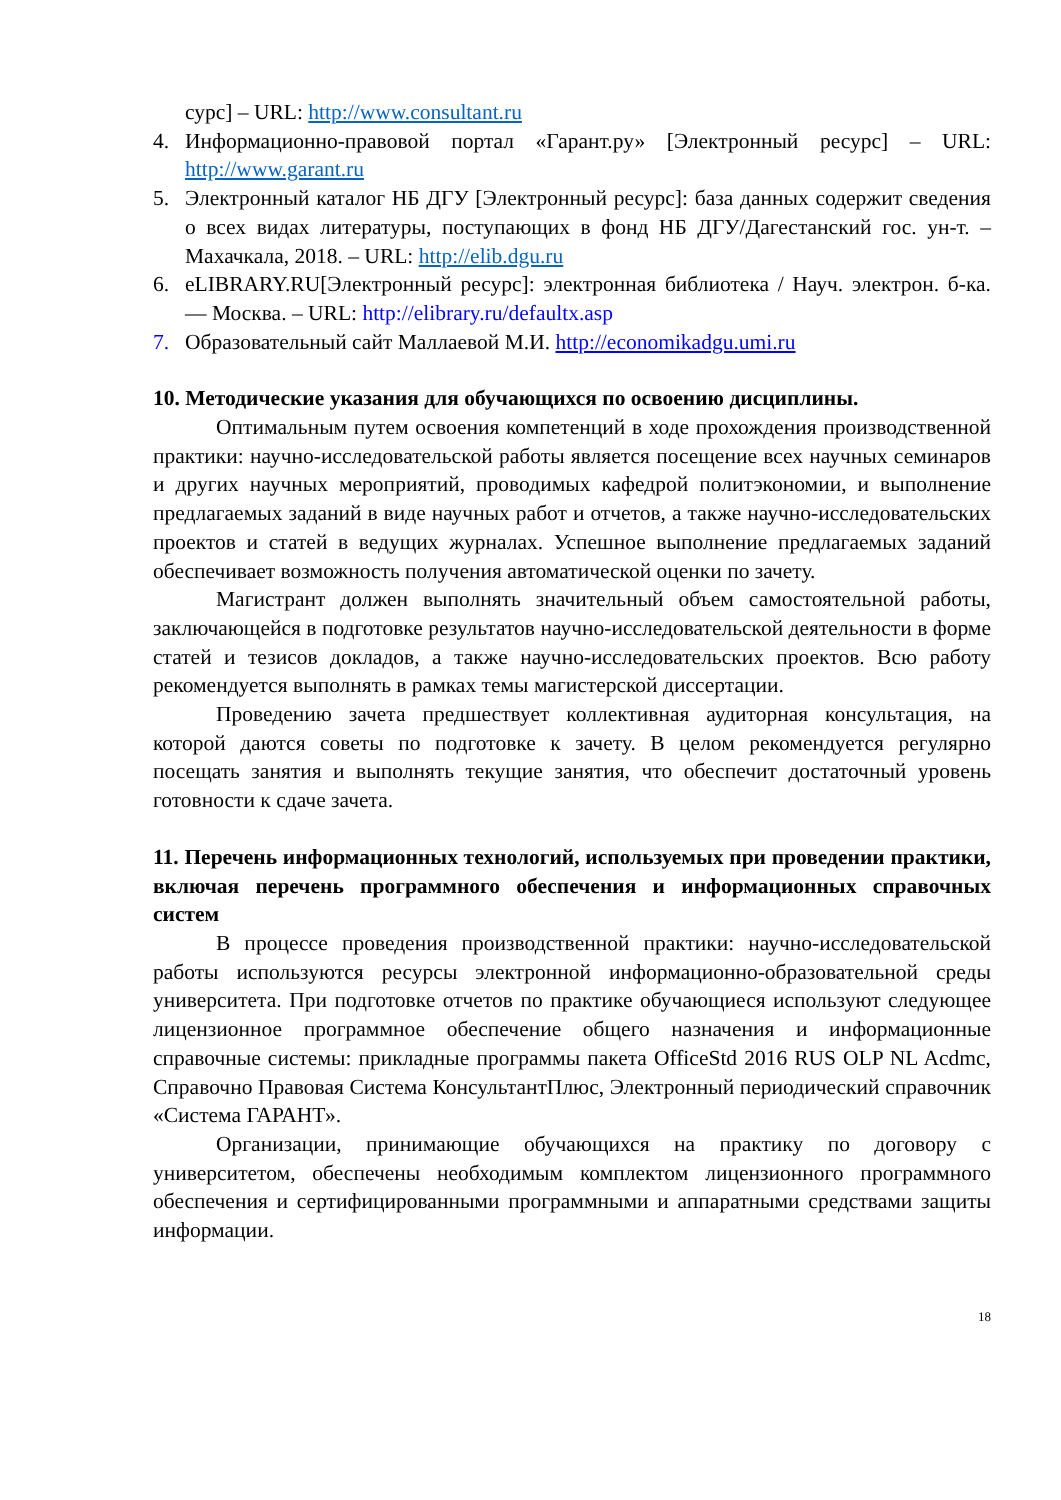сурс] – URL: http://www.consultant.ru
4. Информационно-правовой портал «Гарант.ру» [Электронный ресурс] – URL: http://www.garant.ru
5. Электронный каталог НБ ДГУ [Электронный ресурс]: база данных содержит сведения о всех видах литературы, поступающих в фонд НБ ДГУ/Дагестанский гос. ун-т. – Махачкала, 2018. – URL: http://elib.dgu.ru
6. eLIBRARY.RU[Электронный ресурс]: электронная библиотека / Науч. электрон. б-ка. — Москва. – URL: http://elibrary.ru/defaultx.asp
7. Образовательный сайт Маллаевой М.И. http://economikadgu.umi.ru
10. Методические указания для обучающихся по освоению дисциплины.
Оптимальным путем освоения компетенций в ходе прохождения производственной практики: научно-исследовательской работы является посещение всех научных семинаров и других научных мероприятий, проводимых кафедрой политэкономии, и выполнение предлагаемых заданий в виде научных работ и отчетов, а также научно-исследовательских проектов и статей в ведущих журналах. Успешное выполнение предлагаемых заданий обеспечивает возможность получения автоматической оценки по зачету.
Магистрант должен выполнять значительный объем самостоятельной работы, заключающейся в подготовке результатов научно-исследовательской деятельности в форме статей и тезисов докладов, а также научно-исследовательских проектов. Всю работу рекомендуется выполнять в рамках темы магистерской диссертации.
Проведению зачета предшествует коллективная аудиторная консультация, на которой даются советы по подготовке к зачету. В целом рекомендуется регулярно посещать занятия и выполнять текущие занятия, что обеспечит достаточный уровень готовности к сдаче зачета.
11. Перечень информационных технологий, используемых при проведении практики, включая перечень программного обеспечения и информационных справочных систем
В процессе проведения производственной практики: научно-исследовательской работы используются ресурсы электронной информационно-образовательной среды университета. При подготовке отчетов по практике обучающиеся используют следующее лицензионное программное обеспечение общего назначения и информационные справочные системы: прикладные программы пакета OfficeStd 2016 RUS OLP NL Acdmc, Справочно Правовая Система КонсультантПлюс, Электронный периодический справочник «Система ГАРАНТ».
Организации, принимающие обучающихся на практику по договору с университетом, обеспечены необходимым комплектом лицензионного программного обеспечения и сертифицированными программными и аппаратными средствами защиты информации.
18